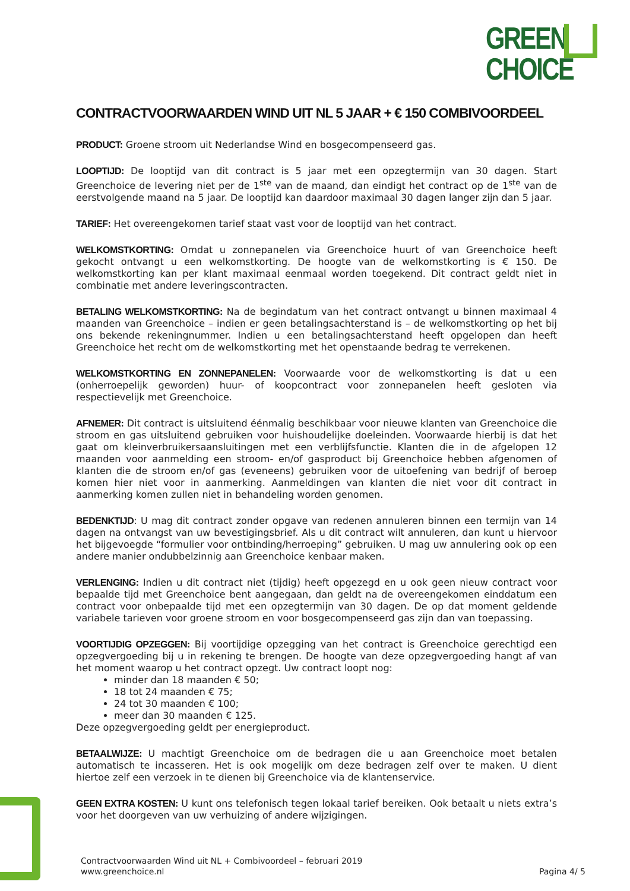GREEN
CHOICE
CONTRACTVOORWAARDEN WIND UIT NL 5 JAAR + € 150 COMBIVOORDEEL
PRODUCT: Groene stroom uit Nederlandse Wind en bosgecompenseerd gas.
LOOPTIJD: De looptijd van dit contract is 5 jaar met een opzegtermijn van 30 dagen. Start Greenchoice de levering niet per de 1<sup>ste</sup> van de maand, dan eindigt het contract op de 1<sup>ste</sup> van de eerstvolgende maand na 5 jaar. De looptijd kan daardoor maximaal 30 dagen langer zijn dan 5 jaar.
TARIEF: Het overeengekomen tarief staat vast voor de looptijd van het contract.
WELKOMSTKORTING: Omdat u zonnepanelen via Greenchoice huurt of van Greenchoice heeft gekocht ontvangt u een welkomstkorting. De hoogte van de welkomstkorting is € 150. De welkomstkorting kan per klant maximaal eenmaal worden toegekend. Dit contract geldt niet in combinatie met andere leveringscontracten.
BETALING WELKOMSTKORTING: Na de begindatum van het contract ontvangt u binnen maximaal 4 maanden van Greenchoice – indien er geen betalingsachterstand is – de welkomstkorting op het bij ons bekende rekeningnummer. Indien u een betalingsachterstand heeft opgelopen dan heeft Greenchoice het recht om de welkomstkorting met het openstaande bedrag te verrekenen.
WELKOMSTKORTING EN ZONNEPANELEN: Voorwaarde voor de welkomstkorting is dat u een (onherroepelijk geworden) huur- of koopcontract voor zonnepanelen heeft gesloten via respectievelijk met Greenchoice.
AFNEMER: Dit contract is uitsluitend éénmalig beschikbaar voor nieuwe klanten van Greenchoice die stroom en gas uitsluitend gebruiken voor huishoudelijke doeleinden. Voorwaarde hierbij is dat het gaat om kleinverbruikersaansluitingen met een verblijfsfunctie. Klanten die in de afgelopen 12 maanden voor aanmelding een stroom- en/of gasproduct bij Greenchoice hebben afgenomen of klanten die de stroom en/of gas (eveneens) gebruiken voor de uitoefening van bedrijf of beroep komen hier niet voor in aanmerking. Aanmeldingen van klanten die niet voor dit contract in aanmerking komen zullen niet in behandeling worden genomen.
BEDENKTIJD: U mag dit contract zonder opgave van redenen annuleren binnen een termijn van 14 dagen na ontvangst van uw bevestigingsbrief. Als u dit contract wilt annuleren, dan kunt u hiervoor het bijgevoegde “formulier voor ontbinding/herroeping” gebruiken. U mag uw annulering ook op een andere manier ondubbelzinnig aan Greenchoice kenbaar maken.
VERLENGING: Indien u dit contract niet (tijdig) heeft opgezegd en u ook geen nieuw contract voor bepaalde tijd met Greenchoice bent aangegaan, dan geldt na de overeengekomen einddatum een contract voor onbepaalde tijd met een opzegtermijn van 30 dagen. De op dat moment geldende variabele tarieven voor groene stroom en voor bosgecompenseerd gas zijn dan van toepassing.
VOORTIJDIG OPZEGGEN: Bij voortijdige opzegging van het contract is Greenchoice gerechtigd een opzegvergoeding bij u in rekening te brengen. De hoogte van deze opzegvergoeding hangt af van het moment waarop u het contract opzegt. Uw contract loopt nog:
minder dan 18 maanden € 50;
18 tot 24 maanden € 75;
24 tot 30 maanden € 100;
meer dan 30 maanden € 125.
Deze opzegvergoeding geldt per energieproduct.
BETAALWIJZE: U machtigt Greenchoice om de bedragen die u aan Greenchoice moet betalen automatisch te incasseren. Het is ook mogelijk om deze bedragen zelf over te maken. U dient hiertoe zelf een verzoek in te dienen bij Greenchoice via de klantenservice.
GEEN EXTRA KOSTEN: U kunt ons telefonisch tegen lokaal tarief bereiken. Ook betaalt u niets extra’s voor het doorgeven van uw verhuizing of andere wijzigingen.
Contractvoorwaarden Wind uit NL + Combivoordeel – februari 2019
www.greenchoice.nl
Pagina 4/ 5